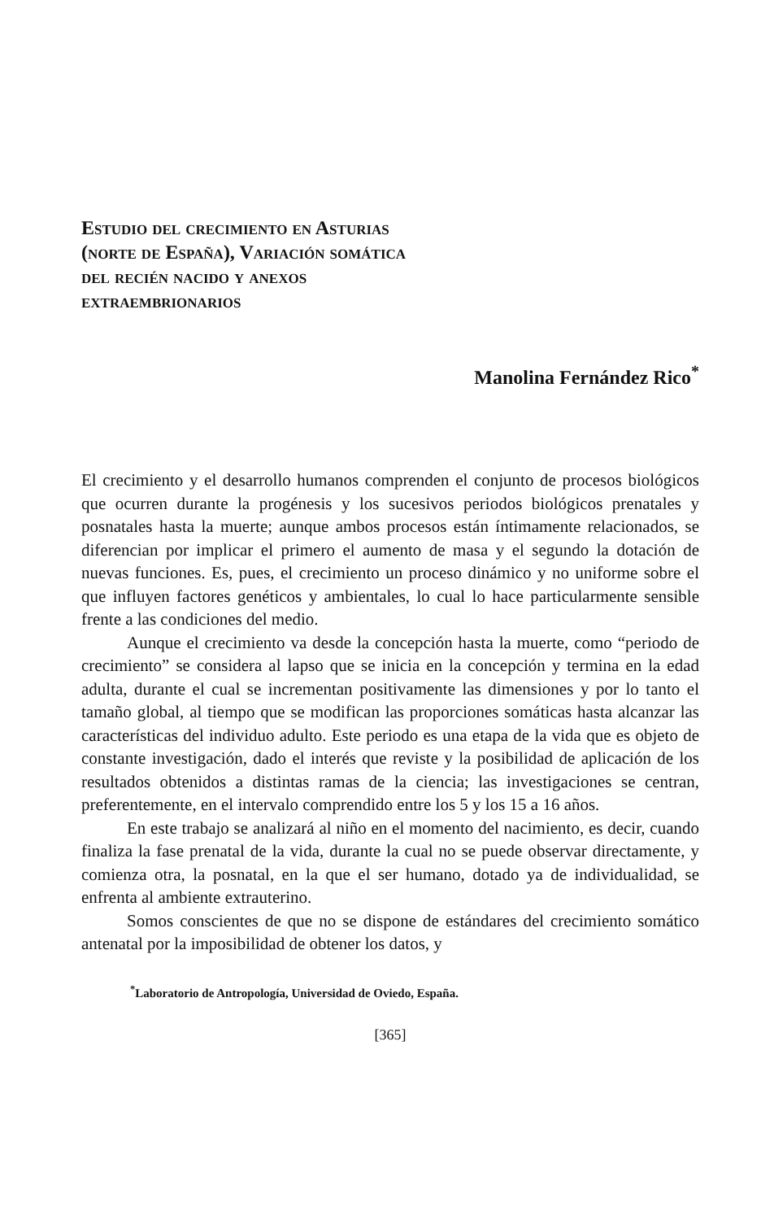Estudio del crecimiento en Asturias
(norte de España), Variación somática
del recién nacido y anexos
extraembrionarios
Manolina Fernández Rico<sup>*</sup>
El crecimiento y el desarrollo humanos comprenden el conjunto de procesos biológicos que ocurren durante la progénesis y los sucesivos periodos biológicos prenatales y posnatales hasta la muerte; aunque ambos procesos están íntimamente relacionados, se diferencian por implicar el primero el aumento de masa y el segundo la dotación de nuevas funciones. Es, pues, el crecimiento un proceso dinámico y no uniforme sobre el que influyen factores genéticos y ambientales, lo cual lo hace particularmente sensible frente a las condiciones del medio.
Aunque el crecimiento va desde la concepción hasta la muerte, como “periodo de crecimiento” se considera al lapso que se inicia en la concepción y termina en la edad adulta, durante el cual se incrementan positivamente las dimensiones y por lo tanto el tamaño global, al tiempo que se modifican las proporciones somáticas hasta alcanzar las características del individuo adulto. Este periodo es una etapa de la vida que es objeto de constante investigación, dado el interés que reviste y la posibilidad de aplicación de los resultados obtenidos a distintas ramas de la ciencia; las investigaciones se centran, preferentemente, en el intervalo comprendido entre los 5 y los 15 a 16 años.
En este trabajo se analizará al niño en el momento del nacimiento, es decir, cuando finaliza la fase prenatal de la vida, durante la cual no se puede observar directamente, y comienza otra, la posnatal, en la que el ser humano, dotado ya de individualidad, se enfrenta al ambiente extrauterino.
Somos conscientes de que no se dispone de estándares del crecimiento somático antenatal por la imposibilidad de obtener los datos, y
<sup>*</sup> Laboratorio de Antropología, Universidad de Oviedo, España.
[365]